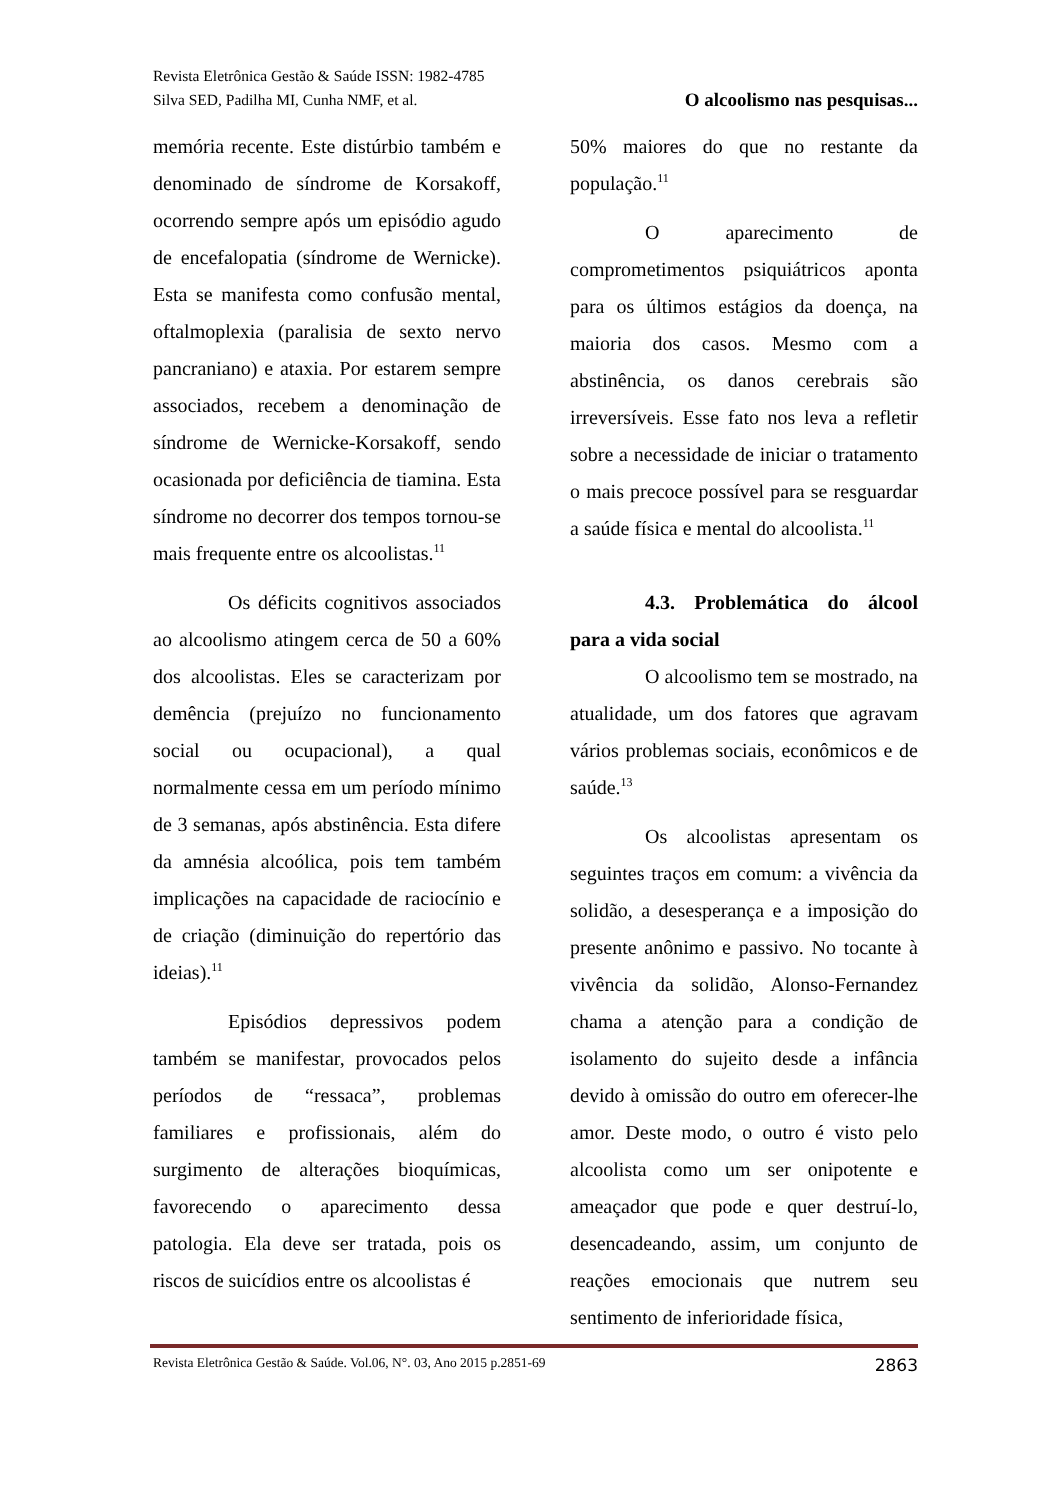Revista Eletrônica Gestão & Saúde ISSN: 1982-4785
Silva SED, Padilha MI, Cunha NMF, et al. O alcoolismo nas pesquisas...
memória recente. Este distúrbio também e denominado de síndrome de Korsakoff, ocorrendo sempre após um episódio agudo de encefalopatia (síndrome de Wernicke). Esta se manifesta como confusão mental, oftalmoplexia (paralisia de sexto nervo pancraniano) e ataxia. Por estarem sempre associados, recebem a denominação de síndrome de Wernicke-Korsakoff, sendo ocasionada por deficiência de tiamina. Esta síndrome no decorrer dos tempos tornou-se mais frequente entre os alcoolistas.<sup>11</sup>
Os déficits cognitivos associados ao alcoolismo atingem cerca de 50 a 60% dos alcoolistas. Eles se caracterizam por demência (prejuízo no funcionamento social ou ocupacional), a qual normalmente cessa em um período mínimo de 3 semanas, após abstinência. Esta difere da amnésia alcoólica, pois tem também implicações na capacidade de raciocínio e de criação (diminuição do repertório das ideias).<sup>11</sup>
Episódios depressivos podem também se manifestar, provocados pelos períodos de “ressaca”, problemas familiares e profissionais, além do surgimento de alterações bioquímicas, favorecendo o aparecimento dessa patologia. Ela deve ser tratada, pois os riscos de suicídios entre os alcoolistas é
50% maiores do que no restante da população.<sup>11</sup>
O aparecimento de comprometimentos psiquiátricos aponta para os últimos estágios da doença, na maioria dos casos. Mesmo com a abstinência, os danos cerebrais são irreversíveis. Esse fato nos leva a refletir sobre a necessidade de iniciar o tratamento o mais precoce possível para se resguardar a saúde física e mental do alcoolista.<sup>11</sup>
4.3. Problemática do álcool para a vida social
O alcoolismo tem se mostrado, na atualidade, um dos fatores que agravam vários problemas sociais, econômicos e de saúde.<sup>13</sup>
Os alcoolistas apresentam os seguintes traços em comum: a vivência da solidão, a desesperança e a imposição do presente anônimo e passivo. No tocante à vivência da solidão, Alonso-Fernandez chama a atenção para a condição de isolamento do sujeito desde a infância devido à omissão do outro em oferecer-lhe amor. Deste modo, o outro é visto pelo alcoolista como um ser onipotente e ameaçador que pode e quer destruí-lo, desencadeando, assim, um conjunto de reações emocionais que nutrem seu sentimento de inferioridade física,
Revista Eletrônica Gestão & Saúde. Vol.06, N°. 03, Ano 2015 p.2851-69 2863